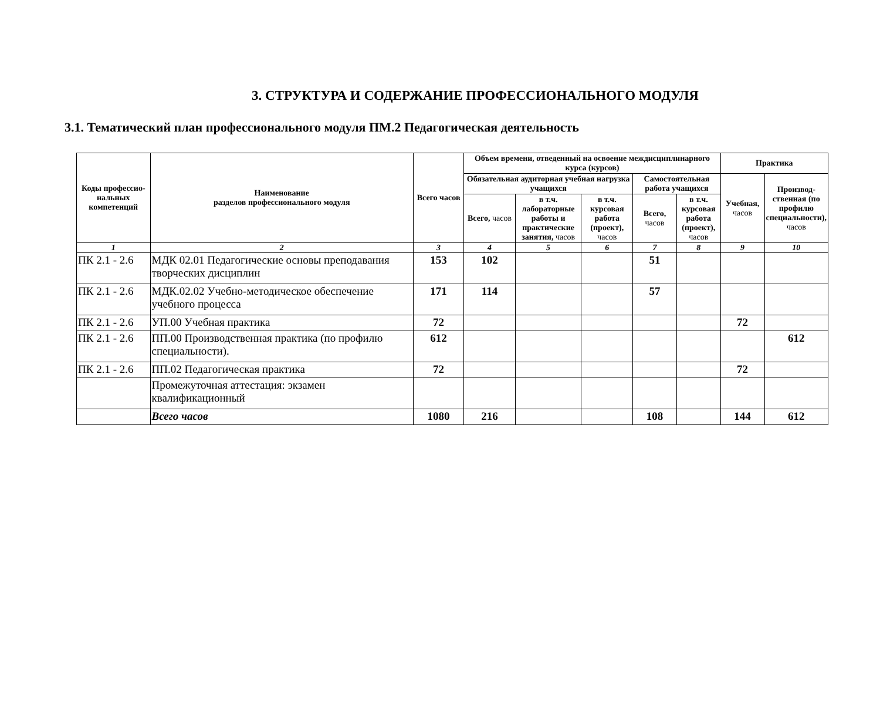3. СТРУКТУРА И СОДЕРЖАНИЕ ПРОФЕССИОНАЛЬНОГО МОДУЛЯ
3.1. Тематический план профессионального модуля ПМ.2 Педагогическая деятельность
| Коды профессио-нальных компетенций | Наименование разделов профессионального модуля | Всего часов | Объем времени, отведенный на освоение междисциплинарного курса (курсов) | | | | | Практика | |
| --- | --- | --- | --- | --- | --- | --- | --- | --- | --- |
| | | | Обязательная аудиторная учебная нагрузка учащихся | | | Самостоятельная работа учащихся | | Учебная, часов | Производ-ственная (по профилю специальности), часов |
| | | | Всего, часов | в т.ч. лабораторные работы и практические занятия, часов | в т.ч. курсовая работа (проект), часов | Всего, часов | в т.ч. курсовая работа (проект), часов | | |
| 1 | 2 | 3 | 4 | 5 | 6 | 7 | 8 | 9 | 10 |
| ПК 2.1 - 2.6 | МДК 02.01 Педагогические основы преподавания творческих дисциплин | 153 | 102 | | | 51 | | | |
| ПК 2.1 - 2.6 | МДК.02.02 Учебно-методическое обеспечение учебного процесса | 171 | 114 | | | 57 | | | |
| ПК 2.1 - 2.6 | УП.00 Учебная практика | 72 | | | | | | 72 | |
| ПК 2.1 - 2.6 | ПП.00 Производственная практика (по профилю специальности). | 612 | | | | | | | 612 |
| ПК 2.1 - 2.6 | ПП.02 Педагогическая практика | 72 | | | | | | 72 | |
| | Промежуточная аттестация: экзамен квалификационный | | | | | | | | |
| | Всего часов | 1080 | 216 | | | 108 | | 144 | 612 |